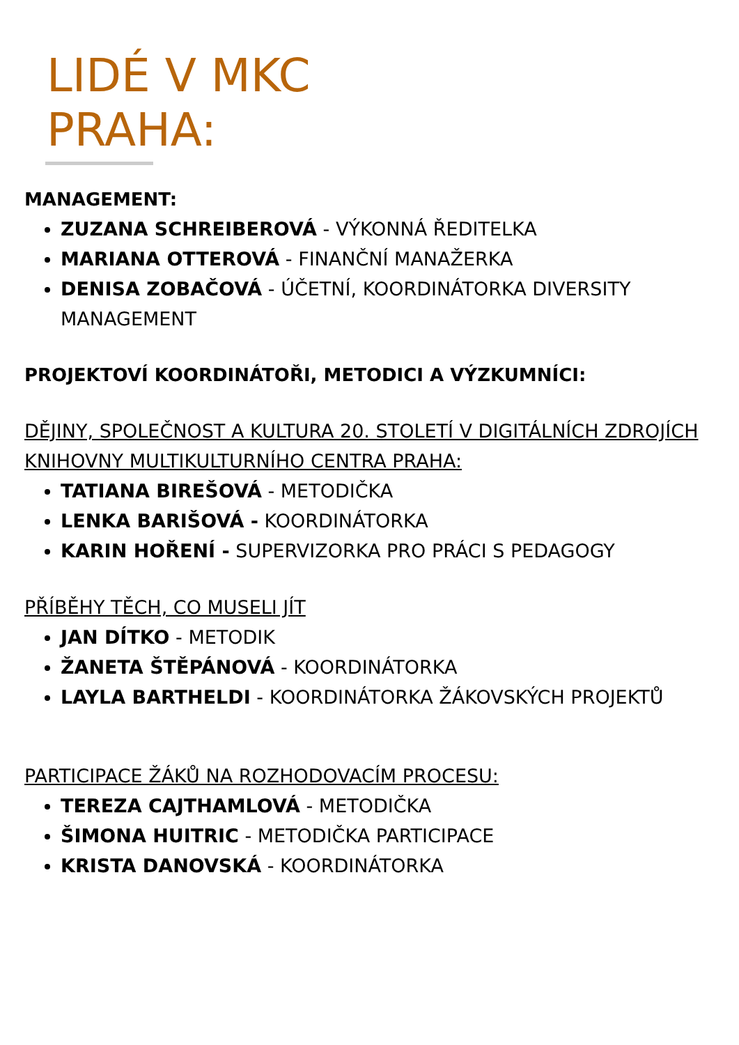LIDÉ V MKC
PRAHA:
MANAGEMENT:
ZUZANA SCHREIBEROVÁ - VÝKONNÁ ŘEDITELKA
MARIANA OTTEROVÁ - FINANČNÍ MANAŽERKA
DENISA ZOBAČOVÁ - ÚČETNÍ, KOORDINÁTORKA DIVERSITY MANAGEMENT
PROJEKTOVÍ KOORDINÁTOŘI, METODICI A VÝZKUMNÍCI:
DĚJINY, SPOLEČNOST A KULTURA 20. STOLETÍ V DIGITÁLNÍCH ZDROJÍCH KNIHOVNY MULTIKULTURNÍHO CENTRA PRAHA:
TATIANA BIREŠOVÁ - METODIČKA
LENKA BARIŠOVÁ - KOORDINÁTORKA
KARIN HOŘENÍ - SUPERVIZORKA PRO PRÁCI S PEDAGOGY
PŘÍBĚHY TĚCH, CO MUSELI JÍT
JAN DÍTKO - METODIK
ŽANETA ŠTĚPÁNOVÁ - KOORDINÁTORKA
LAYLA BARTHELDI - KOORDINÁTORKA ŽÁKOVSKÝCH PROJEKTŮ
PARTICIPACE ŽÁKŮ NA ROZHODOVACÍM PROCESU:
TEREZA CAJTHAMLOVÁ - METODIČKA
ŠIMONA HUITRIC - METODIČKA PARTICIPACE
KRISTA DANOVSKÁ - KOORDINÁTORKA